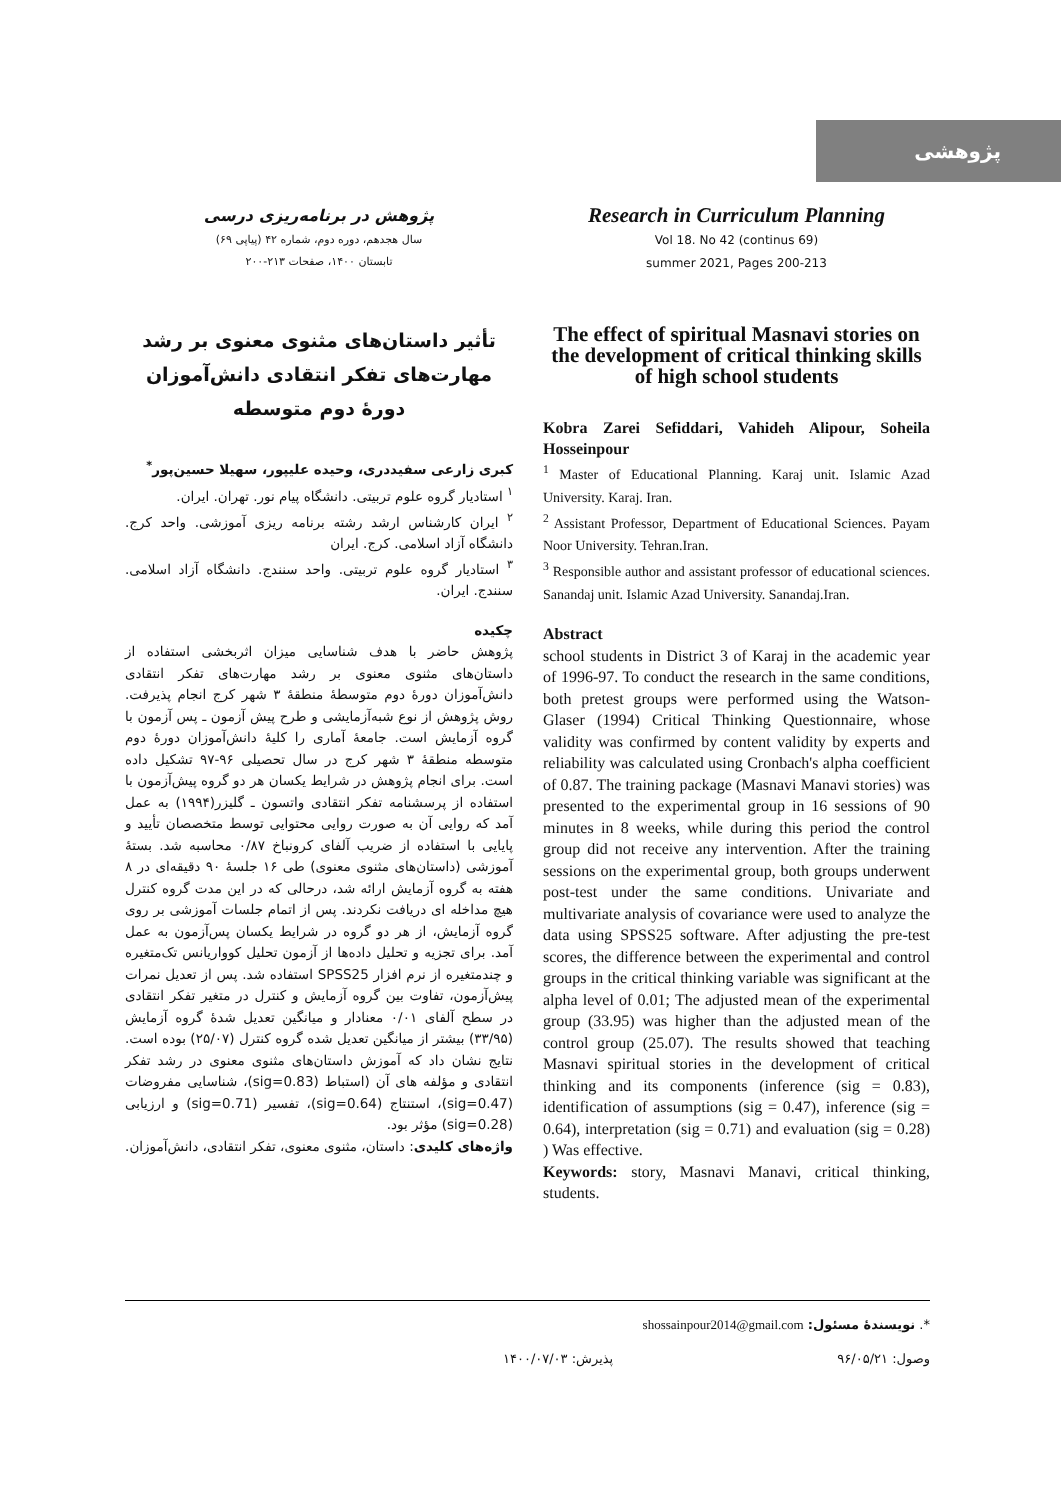پژوهشی
پژوهش در برنامه‌ریزی درسی
سال هجدهم، دوره دوم، شماره ۴۲ (پیاپی ۶۹)
تابستان ۱۴۰۰، صفحات ۲۱۳-۲۰۰
تأثیر داستان‌های مثنوی معنوی بر رشد مهارت‌های تفکر انتقادی دانش‌آموزان دورهٔ دوم متوسطه
کبری زارعی سفیددری، وحیده علیپور، سهیلا حسین‌پور<sup>*</sup>
<sup>۱</sup> استادیار گروه علوم تربیتی. دانشگاه پیام نور. تهران. ایران.
<sup>۲</sup> ایران کارشناس ارشد رشته برنامه ریزی آموزشی. واحد کرج. دانشگاه آزاد اسلامی. کرج. ایران
<sup>۳</sup> استادیار گروه علوم تربیتی. واحد سنندج. دانشگاه آزاد اسلامی. سنندج. ایران.
چکیده
پژوهش حاضر با هدف شناسایی میزان اثربخشی استفاده از داستان‌های مثنوی معنوی بر رشد مهارت‌های تفکر انتقادی دانش‌آموزان دورهٔ دوم متوسطهٔ منطقهٔ ۳ شهر کرج انجام پذیرفت. روش پژوهش از نوع شبه‌آزمایشی و طرح پیش آزمون ـ پس آزمون با گروه آزمایش است. جامعهٔ آماری را کلیهٔ دانش‌آموزان دورهٔ دوم متوسطه منطقهٔ ۳ شهر کرج در سال تحصیلی ۹۶-۹۷ تشکیل داده است. برای انجام پژوهش در شرایط یکسان هر دو گروه پیش‌آزمون با استفاده از پرسشنامه تفکر انتقادی واتسون ـ گلیزر(۱۹۹۴) به عمل آمد که روایی آن به صورت روایی محتوایی توسط متخصصان تأیید و پایایی با استفاده از ضریب آلفای کرونباخ ۰/۸۷ محاسبه شد. بستهٔ آموزشی (داستان‌های مثنوی معنوی) طی ۱۶ جلسهٔ ۹۰ دقیقه‌ای در ۸ هفته به گروه آزمایش ارائه شد، درحالی که در این مدت گروه کنترل هیچ مداخله ای دریافت نکردند. پس از اتمام جلسات آموزشی بر روی گروه آزمایش، از هر دو گروه در شرایط یکسان پس‌آزمون به عمل آمد. برای تجزیه و تحلیل داده‌ها از آزمون تحلیل کوواریانس تک‌متغیره و چندمتغیره از نرم افزار SPSS25 استفاده شد. پس از تعدیل نمرات پیش‌آزمون، تفاوت بین گروه آزمایش و کنترل در متغیر تفکر انتقادی در سطح آلفای ۰/۰۱ معنادار و میانگین تعدیل شدهٔ گروه آزمایش (۳۳/۹۵) بیشتر از میانگین تعدیل شده گروه کنترل (۲۵/۰۷) بوده است. نتایج نشان داد که آموزش داستان‌های مثنوی معنوی در رشد تفکر انتقادی و مؤلفه های آن (استباط (sig=0.83)، شناسایی مفروضات (sig=0.47)، استنتاج (sig=0.64)، تفسیر (sig=0.71) و ارزیابی (sig=0.28) مؤثر بود.
واژه‌های کلیدی: داستان، مثنوی معنوی، تفکر انتقادی، دانش‌آموزان.
Research in Curriculum Planning
Vol 18. No 42 (continus 69)
summer 2021, Pages 200-213
The effect of spiritual Masnavi stories on the development of critical thinking skills of high school students
Kobra Zarei Sefiddari, Vahideh Alipour, Soheila Hosseinpour
<sup>1</sup> Master of Educational Planning. Karaj unit. Islamic Azad University. Karaj. Iran.
<sup>2</sup> Assistant Professor, Department of Educational Sciences. Payam Noor University. Tehran.Iran.
<sup>3</sup> Responsible author and assistant professor of educational sciences. Sanandaj unit. Islamic Azad University. Sanandaj.Iran.
Abstract
school students in District 3 of Karaj in the academic year of 1996-97. To conduct the research in the same conditions, both pretest groups were performed using the Watson-Glaser (1994) Critical Thinking Questionnaire, whose validity was confirmed by content validity by experts and reliability was calculated using Cronbach's alpha coefficient of 0.87. The training package (Masnavi Manavi stories) was presented to the experimental group in 16 sessions of 90 minutes in 8 weeks, while during this period the control group did not receive any intervention. After the training sessions on the experimental group, both groups underwent post-test under the same conditions. Univariate and multivariate analysis of covariance were used to analyze the data using SPSS25 software. After adjusting the pre-test scores, the difference between the experimental and control groups in the critical thinking variable was significant at the alpha level of 0.01; The adjusted mean of the experimental group (33.95) was higher than the adjusted mean of the control group (25.07). The results showed that teaching Masnavi spiritual stories in the development of critical thinking and its components (inference (sig = 0.83), identification of assumptions (sig = 0.47), inference (sig = 0.64), interpretation (sig = 0.71) and evaluation (sig = 0.28) ) Was effective.
Keywords: story, Masnavi Manavi, critical thinking, students.
*. نویسندهٔ مسئول: shossainpour2014@gmail.com
وصول: ۹۶/۰۵/۲۱ پذیرش: ۱۴۰۰/۰۷/۰۳